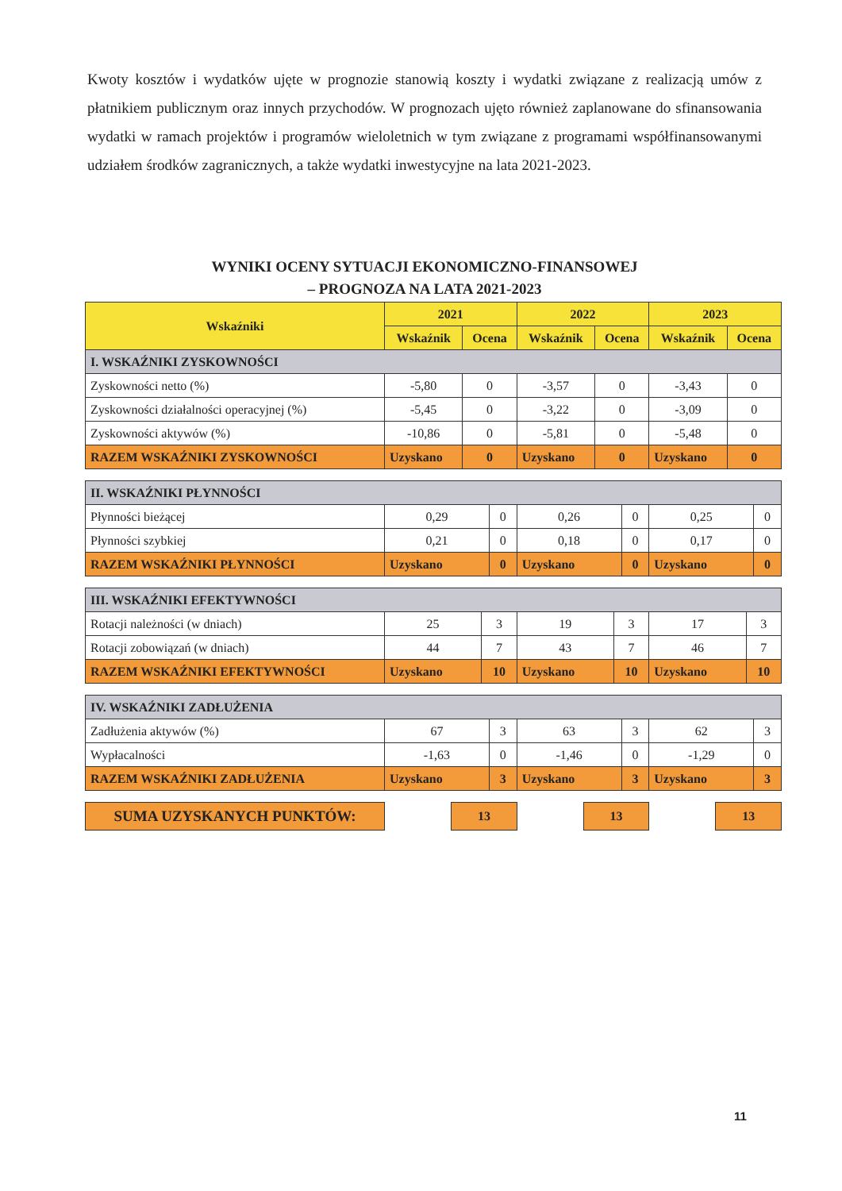Kwoty kosztów i wydatków ujęte w prognozie stanowią koszty i wydatki związane z realizacją umów z płatnikiem publicznym oraz innych przychodów. W prognozach ujęto również zaplanowane do sfinansowania wydatki w ramach projektów i programów wieloletnich w tym związane z programami współfinansowanymi udziałem środków zagranicznych, a także wydatki inwestycyjne na lata 2021-2023.
WYNIKI OCENY SYTUACJI EKONOMICZNO-FINANSOWEJ
– PROGNOZA NA LATA 2021-2023
| Wskaźniki | 2021 | | 2022 | | 2023 | |
| --- | --- | --- | --- | --- | --- | --- |
| | Wskaźnik | Ocena | Wskaźnik | Ocena | Wskaźnik | Ocena |
| I. WSKAŹNIKI ZYSKOWNOŚCI | | | | | | |
| Zyskowności netto (%) | -5,80 | 0 | -3,57 | 0 | -3,43 | 0 |
| Zyskowności działalności operacyjnej (%) | -5,45 | 0 | -3,22 | 0 | -3,09 | 0 |
| Zyskowności aktywów (%) | -10,86 | 0 | -5,81 | 0 | -5,48 | 0 |
| RAZEM WSKAŹNIKI ZYSKOWNOŚCI | Uzyskano | 0 | Uzyskano | 0 | Uzyskano | 0 |
| II. WSKAŹNIKI PŁYNNOŚCI | | | | | | |
| Płynności bieżącej | 0,29 | 0 | 0,26 | 0 | 0,25 | 0 |
| Płynności szybkiej | 0,21 | 0 | 0,18 | 0 | 0,17 | 0 |
| RAZEM WSKAŹNIKI PŁYNNOŚCI | Uzyskano | 0 | Uzyskano | 0 | Uzyskano | 0 |
| III. WSKAŹNIKI EFEKTYWNOŚCI | | | | | | |
| Rotacji należności (w dniach) | 25 | 3 | 19 | 3 | 17 | 3 |
| Rotacji zobowiązań (w dniach) | 44 | 7 | 43 | 7 | 46 | 7 |
| RAZEM WSKAŹNIKI EFEKTYWNOŚCI | Uzyskano | 10 | Uzyskano | 10 | Uzyskano | 10 |
| IV. WSKAŹNIKI ZADŁUŻENIA | | | | | | |
| Zadłużenia aktywów (%) | 67 | 3 | 63 | 3 | 62 | 3 |
| Wypłacalności | -1,63 | 0 | -1,46 | 0 | -1,29 | 0 |
| RAZEM WSKAŹNIKI ZADŁUŻENIA | Uzyskano | 3 | Uzyskano | 3 | Uzyskano | 3 |
SUMA UZYSKANYCH PUNKTÓW:
13 13 13
11